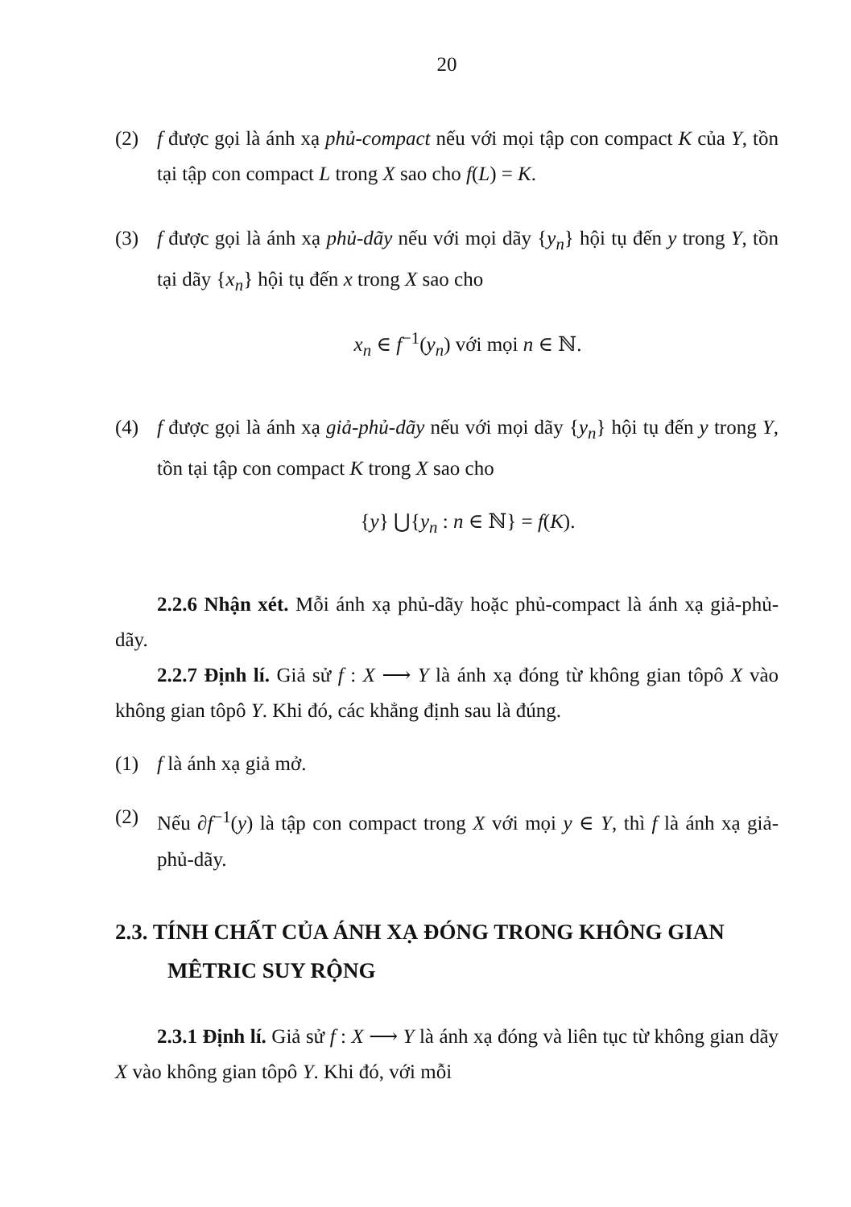20
(2) f được gọi là ánh xạ phủ-compact nếu với mọi tập con compact K của Y, tồn tại tập con compact L trong X sao cho f(L) = K.
(3) f được gọi là ánh xạ phủ-dãy nếu với mọi dãy {y<sub>n</sub>} hội tụ đến y trong Y, tồn tại dãy {x<sub>n</sub>} hội tụ đến x trong X sao cho
x<sub>n</sub> ∈ f<sup>−1</sup>(y<sub>n</sub>) với mọi n ∈ ℕ.
(4) f được gọi là ánh xạ giả-phủ-dãy nếu với mọi dãy {y<sub>n</sub>} hội tụ đến y trong Y, tồn tại tập con compact K trong X sao cho
{y} ⋃{y<sub>n</sub> : n ∈ ℕ} = f(K).
2.2.6 Nhận xét. Mỗi ánh xạ phủ-dãy hoặc phủ-compact là ánh xạ giả-phủ-dãy.
2.2.7 Định lí. Giả sử f : X ⟶ Y là ánh xạ đóng từ không gian tôpô X vào không gian tôpô Y. Khi đó, các khẳng định sau là đúng.
(1) f là ánh xạ giả mở.
(2) Nếu ∂f<sup>−1</sup>(y) là tập con compact trong X với mọi y ∈ Y, thì f là ánh xạ giả-phủ-dãy.
2.3. TÍNH CHẤT CỦA ÁNH XẠ ĐÓNG TRONG KHÔNG GIAN MÊTRIC SUY RỘNG
2.3.1 Định lí. Giả sử f : X ⟶ Y là ánh xạ đóng và liên tục từ không gian dãy X vào không gian tôpô Y. Khi đó, với mỗi